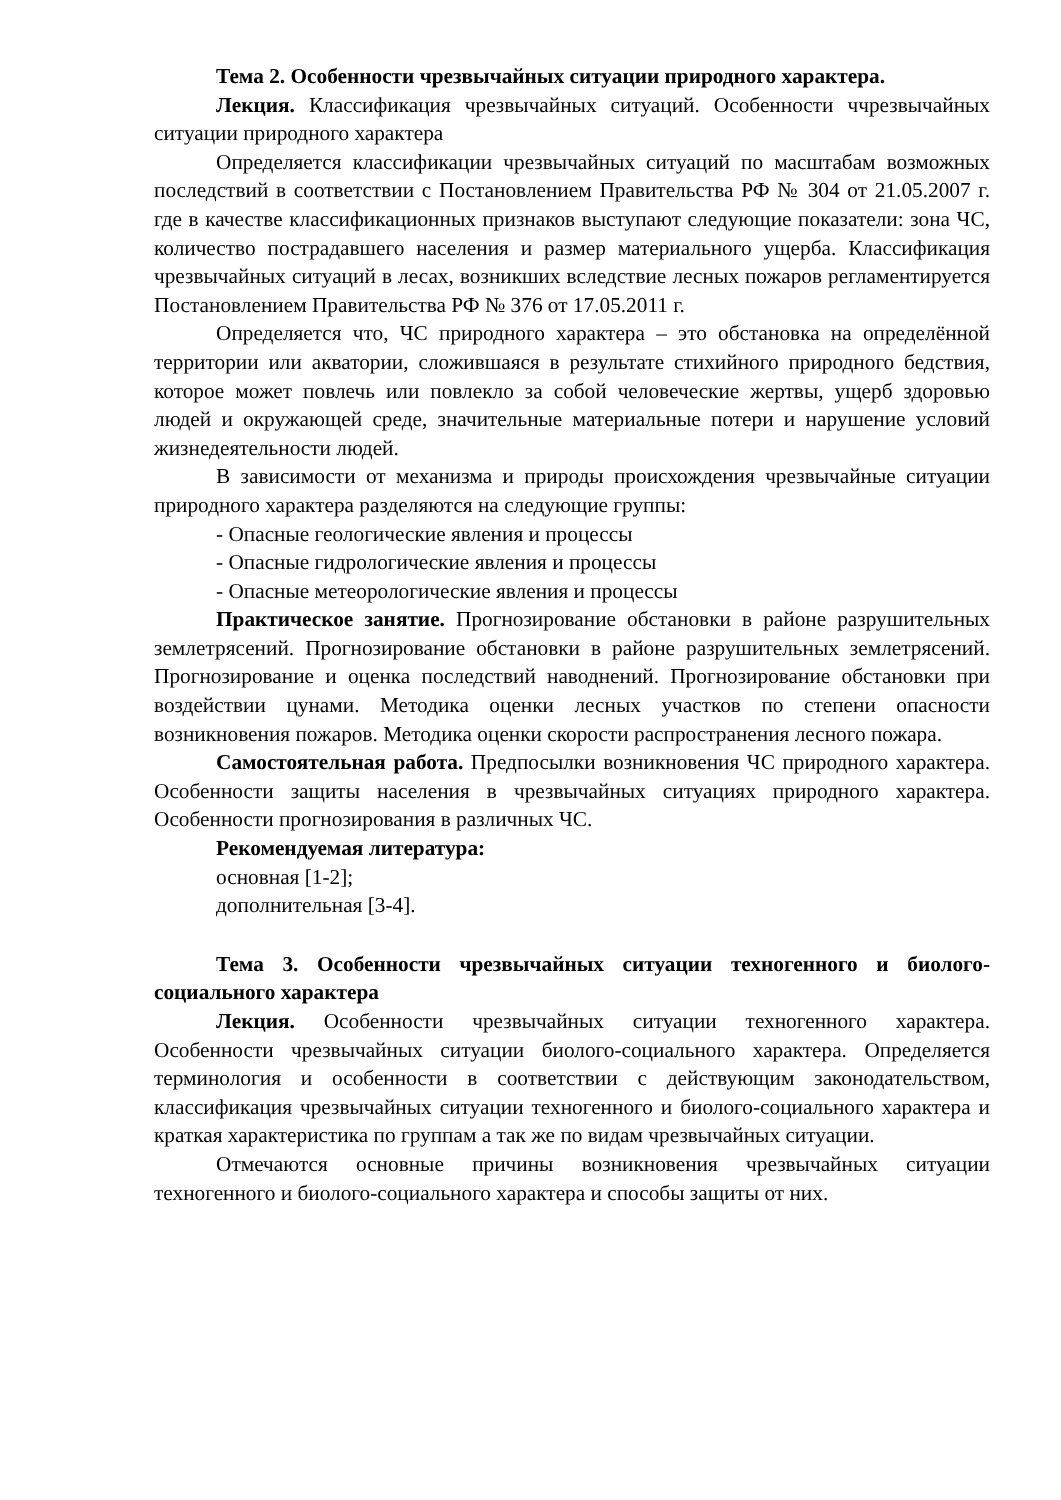Тема 2. Особенности чрезвычайных ситуации природного характера.
Лекция. Классификация чрезвычайных ситуаций. Особенности ччрезвычайных ситуации природного характера
Определяется классификации чрезвычайных ситуаций по масштабам возможных последствий в соответствии с Постановлением Правительства РФ № 304 от 21.05.2007 г. где в качестве классификационных признаков выступают следующие показатели: зона ЧС, количество пострадавшего населения и размер материального ущерба. Классификация чрезвычайных ситуаций в лесах, возникших вследствие лесных пожаров регламентируется Постановлением Правительства РФ № 376 от 17.05.2011 г.
Определяется что, ЧС природного характера – это обстановка на определённой территории или акватории, сложившаяся в результате стихийного природного бедствия, которое может повлечь или повлекло за собой человеческие жертвы, ущерб здоровью людей и окружающей среде, значительные материальные потери и нарушение условий жизнедеятельности людей.
В зависимости от механизма и природы происхождения чрезвычайные ситуации природного характера разделяются на следующие группы:
- Опасные геологические явления и процессы
- Опасные гидрологические явления и процессы
- Опасные метеорологические явления и процессы
Практическое занятие. Прогнозирование обстановки в районе разрушительных землетрясений. Прогнозирование обстановки в районе разрушительных землетрясений. Прогнозирование и оценка последствий наводнений. Прогнозирование обстановки при воздействии цунами. Методика оценки лесных участков по степени опасности возникновения пожаров. Методика оценки скорости распространения лесного пожара.
Самостоятельная работа. Предпосылки возникновения ЧС природного характера. Особенности защиты населения в чрезвычайных ситуациях природного характера. Особенности прогнозирования в различных ЧС.
Рекомендуемая литература:
основная [1-2];
дополнительная [3-4].
Тема 3. Особенности чрезвычайных ситуации техногенного и биолого-социального характера
Лекция. Особенности чрезвычайных ситуации техногенного характера. Особенности чрезвычайных ситуации биолого-социального характера. Определяется терминология и особенности в соответствии с действующим законодательством, классификация чрезвычайных ситуации техногенного и биолого-социального характера и краткая характеристика по группам а так же по видам чрезвычайных ситуации.
Отмечаются основные причины возникновения чрезвычайных ситуации техногенного и биолого-социального характера и способы защиты от них.